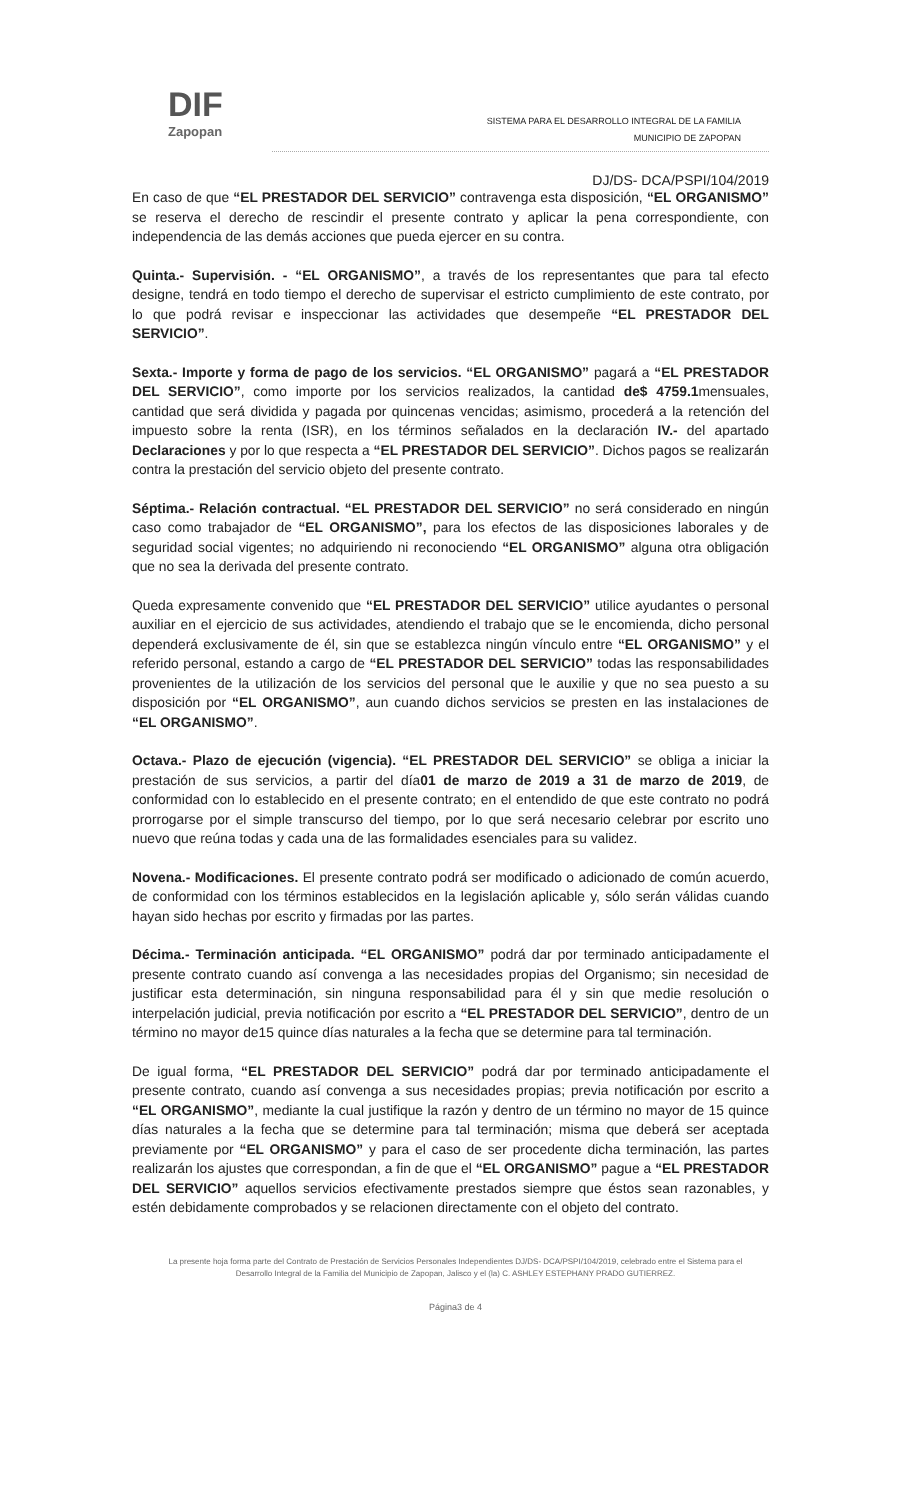DIF
Zapopan
SISTEMA PARA EL DESARROLLO INTEGRAL DE LA FAMILIA
MUNICIPIO DE ZAPOPAN
DJ/DS- DCA/PSPI/104/2019
En caso de que “EL PRESTADOR DEL SERVICIO” contravenga esta disposición, “EL ORGANISMO” se reserva el derecho de rescindir el presente contrato y aplicar la pena correspondiente, con independencia de las demás acciones que pueda ejercer en su contra.
Quinta.- Supervisión. - “EL ORGANISMO”, a través de los representantes que para tal efecto designe, tendrá en todo tiempo el derecho de supervisar el estricto cumplimiento de este contrato, por lo que podrá revisar e inspeccionar las actividades que desempeñe “EL PRESTADOR DEL SERVICIO”.
Sexta.- Importe y forma de pago de los servicios. “EL ORGANISMO” pagará a “EL PRESTADOR DEL SERVICIO”, como importe por los servicios realizados, la cantidad de$ 4759.1mensuales, cantidad que será dividida y pagada por quincenas vencidas; asimismo, procederá a la retención del impuesto sobre la renta (ISR), en los términos señalados en la declaración IV.- del apartado Declaraciones y por lo que respecta a “EL PRESTADOR DEL SERVICIO”. Dichos pagos se realizarán contra la prestación del servicio objeto del presente contrato.
Séptima.- Relación contractual. “EL PRESTADOR DEL SERVICIO” no será considerado en ningún caso como trabajador de “EL ORGANISMO”, para los efectos de las disposiciones laborales y de seguridad social vigentes; no adquiriendo ni reconociendo “EL ORGANISMO” alguna otra obligación que no sea la derivada del presente contrato.
Queda expresamente convenido que “EL PRESTADOR DEL SERVICIO” utilice ayudantes o personal auxiliar en el ejercicio de sus actividades, atendiendo el trabajo que se le encomienda, dicho personal dependerá exclusivamente de él, sin que se establezca ningún vínculo entre “EL ORGANISMO” y el referido personal, estando a cargo de “EL PRESTADOR DEL SERVICIO” todas las responsabilidades provenientes de la utilización de los servicios del personal que le auxilie y que no sea puesto a su disposición por “EL ORGANISMO”, aun cuando dichos servicios se presten en las instalaciones de “EL ORGANISMO”.
Octava.- Plazo de ejecución (vigencia). “EL PRESTADOR DEL SERVICIO” se obliga a iniciar la prestación de sus servicios, a partir del día01 de marzo de 2019 a 31 de marzo de 2019, de conformidad con lo establecido en el presente contrato; en el entendido de que este contrato no podrá prorrogarse por el simple transcurso del tiempo, por lo que será necesario celebrar por escrito uno nuevo que reúna todas y cada una de las formalidades esenciales para su validez.
Novena.- Modificaciones. El presente contrato podrá ser modificado o adicionado de común acuerdo, de conformidad con los términos establecidos en la legislación aplicable y, sólo serán válidas cuando hayan sido hechas por escrito y firmadas por las partes.
Décima.- Terminación anticipada. “EL ORGANISMO” podrá dar por terminado anticipadamente el presente contrato cuando así convenga a las necesidades propias del Organismo; sin necesidad de justificar esta determinación, sin ninguna responsabilidad para él y sin que medie resolución o interpelación judicial, previa notificación por escrito a “EL PRESTADOR DEL SERVICIO”, dentro de un término no mayor de15 quince días naturales a la fecha que se determine para tal terminación.
De igual forma, “EL PRESTADOR DEL SERVICIO” podrá dar por terminado anticipadamente el presente contrato, cuando así convenga a sus necesidades propias; previa notificación por escrito a “EL ORGANISMO”, mediante la cual justifique la razón y dentro de un término no mayor de 15 quince días naturales a la fecha que se determine para tal terminación; misma que deberá ser aceptada previamente por “EL ORGANISMO” y para el caso de ser procedente dicha terminación, las partes realizarán los ajustes que correspondan, a fin de que el “EL ORGANISMO” pague a “EL PRESTADOR DEL SERVICIO” aquellos servicios efectivamente prestados siempre que éstos sean razonables, y estén debidamente comprobados y se relacionen directamente con el objeto del contrato.
La presente hoja forma parte del Contrato de Prestación de Servicios Personales Independientes DJ/DS- DCA/PSPI/104/2019, celebrado entre el Sistema para el Desarrollo Integral de la Familia del Municipio de Zapopan, Jalisco y el (la) C. ASHLEY ESTEPHANY PRADO GUTIERREZ.
Página3 de 4